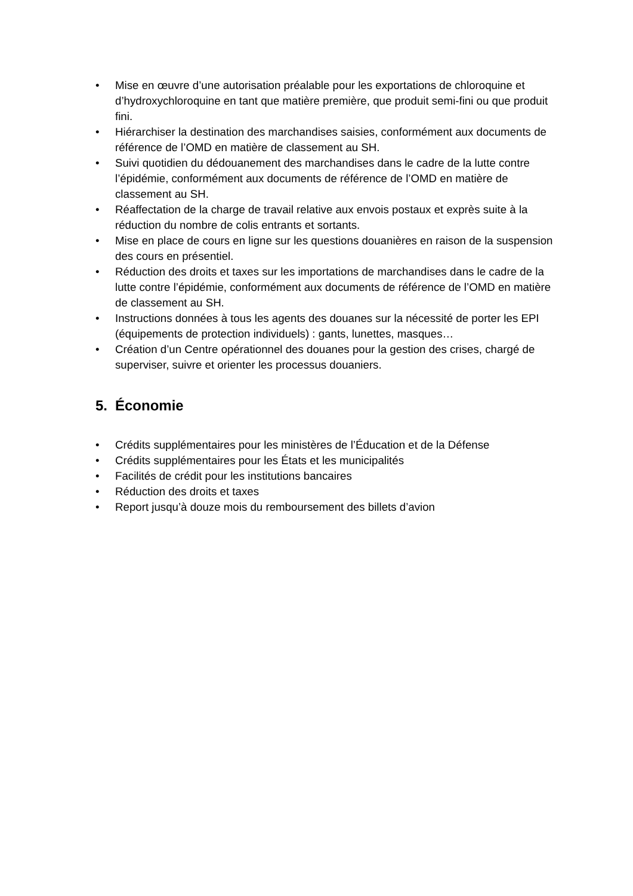• Mise en œuvre d’une autorisation préalable pour les exportations de chloroquine et d’hydroxychloroquine en tant que matière première, que produit semi-fini ou que produit fini.
• Hiérarchiser la destination des marchandises saisies, conformément aux documents de référence de l’OMD en matière de classement au SH.
• Suivi quotidien du dédouanement des marchandises dans le cadre de la lutte contre l’épidémie, conformément aux documents de référence de l’OMD en matière de classement au SH.
• Réaffectation de la charge de travail relative aux envois postaux et exprès suite à la réduction du nombre de colis entrants et sortants.
• Mise en place de cours en ligne sur les questions douanières en raison de la suspension des cours en présentiel.
• Réduction des droits et taxes sur les importations de marchandises dans le cadre de la lutte contre l’épidémie, conformément aux documents de référence de l’OMD en matière de classement au SH.
• Instructions données à tous les agents des douanes sur la nécessité de porter les EPI (équipements de protection individuels) : gants, lunettes, masques…
• Création d’un Centre opérationnel des douanes pour la gestion des crises, chargé de superviser, suivre et orienter les processus douaniers.
5. Économie
• Crédits supplémentaires pour les ministères de l’Éducation et de la Défense
• Crédits supplémentaires pour les États et les municipalités
• Facilités de crédit pour les institutions bancaires
• Réduction des droits et taxes
• Report jusqu’à douze mois du remboursement des billets d’avion